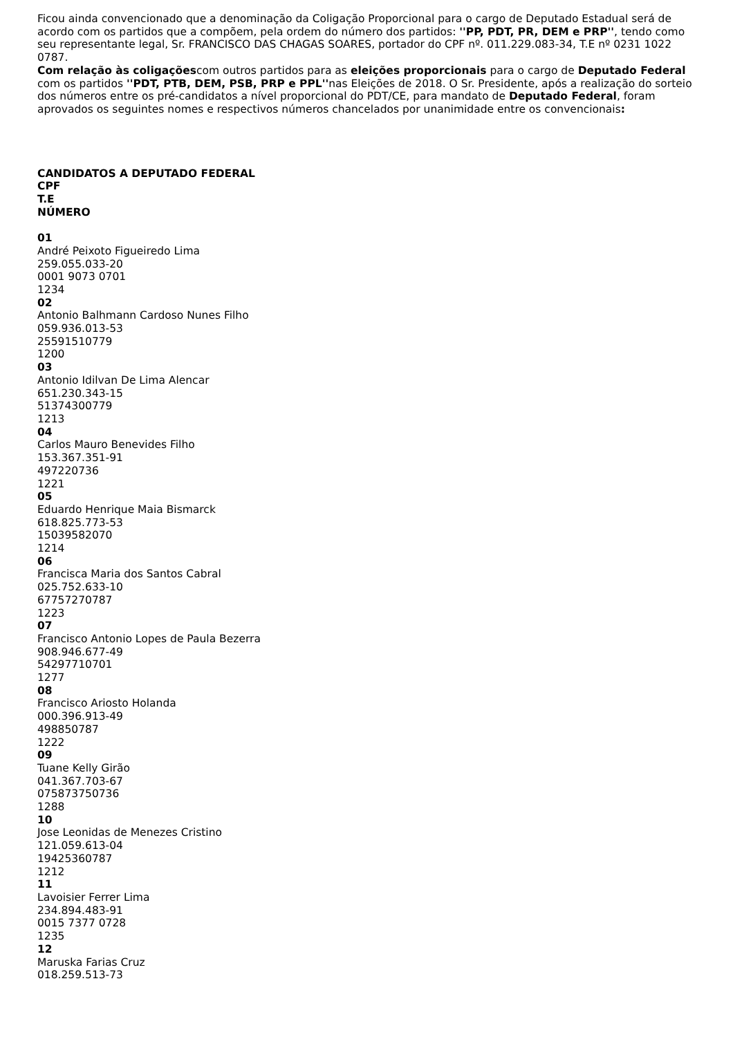Ficou ainda convencionado que a denominação da Coligação Proporcional para o cargo de Deputado Estadual será de acordo com os partidos que a compõem, pela ordem do número dos partidos: ''PP, PDT, PR, DEM e PRP'', tendo como seu representante legal, Sr. FRANCISCO DAS CHAGAS SOARES, portador do CPF nº. 011.229.083-34, T.E nº 0231 1022 0787.
Com relação às coligaçõescom outros partidos para as eleições proporcionais para o cargo de Deputado Federal com os partidos ''PDT, PTB, DEM, PSB, PRP e PPL''nas Eleições de 2018. O Sr. Presidente, após a realização do sorteio dos números entre os pré-candidatos a nível proporcional do PDT/CE, para mandato de Deputado Federal, foram aprovados os seguintes nomes e respectivos números chancelados por unanimidade entre os convencionais:
CANDIDATOS A DEPUTADO FEDERAL
CPF
T.E
NÚMERO
01
André Peixoto Figueiredo Lima
259.055.033-20
0001 9073 0701
1234
02
Antonio Balhmann Cardoso Nunes Filho
059.936.013-53
25591510779
1200
03
Antonio Idilvan De Lima Alencar
651.230.343-15
51374300779
1213
04
Carlos Mauro Benevides Filho
153.367.351-91
497220736
1221
05
Eduardo Henrique Maia Bismarck
618.825.773-53
15039582070
1214
06
Francisca Maria dos Santos Cabral
025.752.633-10
67757270787
1223
07
Francisco Antonio Lopes de Paula Bezerra
908.946.677-49
54297710701
1277
08
Francisco Ariosto Holanda
000.396.913-49
498850787
1222
09
Tuane Kelly Girão
041.367.703-67
075873750736
1288
10
Jose Leonidas de Menezes Cristino
121.059.613-04
19425360787
1212
11
Lavoisier Ferrer Lima
234.894.483-91
0015 7377 0728
1235
12
Maruska Farias Cruz
018.259.513-73